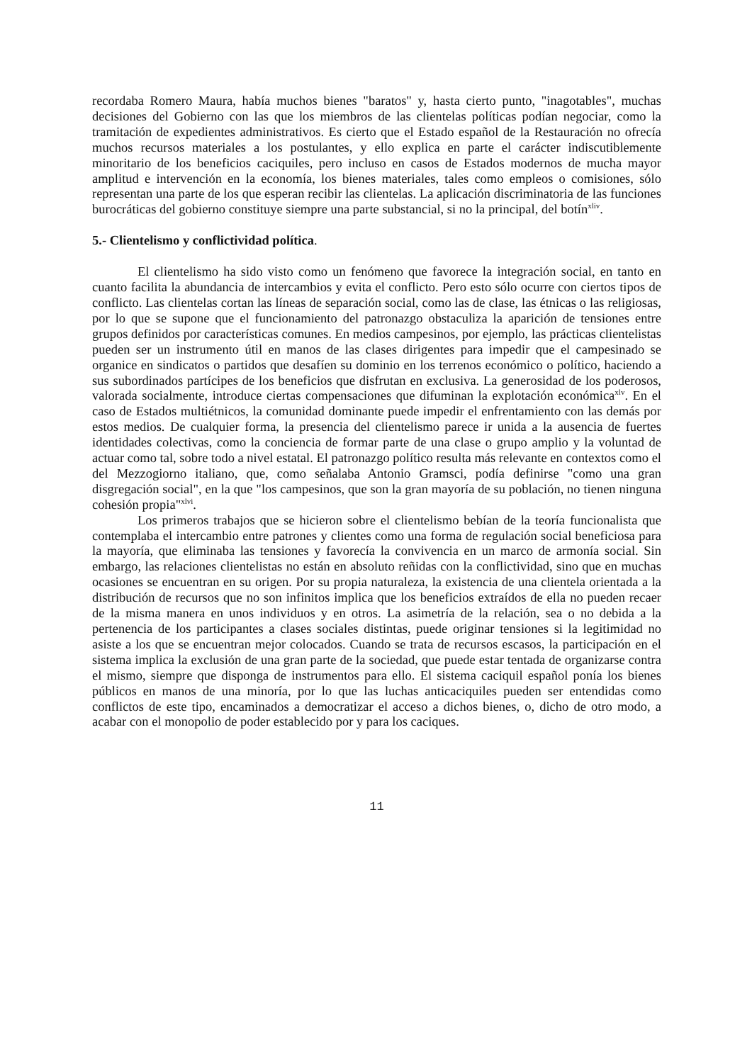recordaba Romero Maura, había muchos bienes "baratos" y, hasta cierto punto, "inagotables", muchas decisiones del Gobierno con las que los miembros de las clientelas políticas podían negociar, como la tramitación de expedientes administrativos. Es cierto que el Estado español de la Restauración no ofrecía muchos recursos materiales a los postulantes, y ello explica en parte el carácter indiscutiblemente minoritario de los beneficios caciquiles, pero incluso en casos de Estados modernos de mucha mayor amplitud e intervención en la economía, los bienes materiales, tales como empleos o comisiones, sólo representan una parte de los que esperan recibir las clientelas. La aplicación discriminatoria de las funciones burocráticas del gobierno constituye siempre una parte substancial, si no la principal, del botín<sup>xliv</sup>.
5.- Clientelismo y conflictividad política.
El clientelismo ha sido visto como un fenómeno que favorece la integración social, en tanto en cuanto facilita la abundancia de intercambios y evita el conflicto. Pero esto sólo ocurre con ciertos tipos de conflicto. Las clientelas cortan las líneas de separación social, como las de clase, las étnicas o las religiosas, por lo que se supone que el funcionamiento del patronazgo obstaculiza la aparición de tensiones entre grupos definidos por características comunes. En medios campesinos, por ejemplo, las prácticas clientelistas pueden ser un instrumento útil en manos de las clases dirigentes para impedir que el campesinado se organice en sindicatos o partidos que desafíen su dominio en los terrenos económico o político, haciendo a sus subordinados partícipes de los beneficios que disfrutan en exclusiva. La generosidad de los poderosos, valorada socialmente, introduce ciertas compensaciones que difuminan la explotación económica<sup>xlv</sup>. En el caso de Estados multiétnicos, la comunidad dominante puede impedir el enfrentamiento con las demás por estos medios. De cualquier forma, la presencia del clientelismo parece ir unida a la ausencia de fuertes identidades colectivas, como la conciencia de formar parte de una clase o grupo amplio y la voluntad de actuar como tal, sobre todo a nivel estatal. El patronazgo político resulta más relevante en contextos como el del Mezzogiorno italiano, que, como señalaba Antonio Gramsci, podía definirse "como una gran disgregación social", en la que "los campesinos, que son la gran mayoría de su población, no tienen ninguna cohesión propia"<sup>xlvi</sup>.
Los primeros trabajos que se hicieron sobre el clientelismo bebían de la teoría funcionalista que contemplaba el intercambio entre patrones y clientes como una forma de regulación social beneficiosa para la mayoría, que eliminaba las tensiones y favorecía la convivencia en un marco de armonía social. Sin embargo, las relaciones clientelistas no están en absoluto reñidas con la conflictividad, sino que en muchas ocasiones se encuentran en su origen. Por su propia naturaleza, la existencia de una clientela orientada a la distribución de recursos que no son infinitos implica que los beneficios extraídos de ella no pueden recaer de la misma manera en unos individuos y en otros. La asimetría de la relación, sea o no debida a la pertenencia de los participantes a clases sociales distintas, puede originar tensiones si la legitimidad no asiste a los que se encuentran mejor colocados. Cuando se trata de recursos escasos, la participación en el sistema implica la exclusión de una gran parte de la sociedad, que puede estar tentada de organizarse contra el mismo, siempre que disponga de instrumentos para ello. El sistema caciquil español ponía los bienes públicos en manos de una minoría, por lo que las luchas anticaciquiles pueden ser entendidas como conflictos de este tipo, encaminados a democratizar el acceso a dichos bienes, o, dicho de otro modo, a acabar con el monopolio de poder establecido por y para los caciques.
11